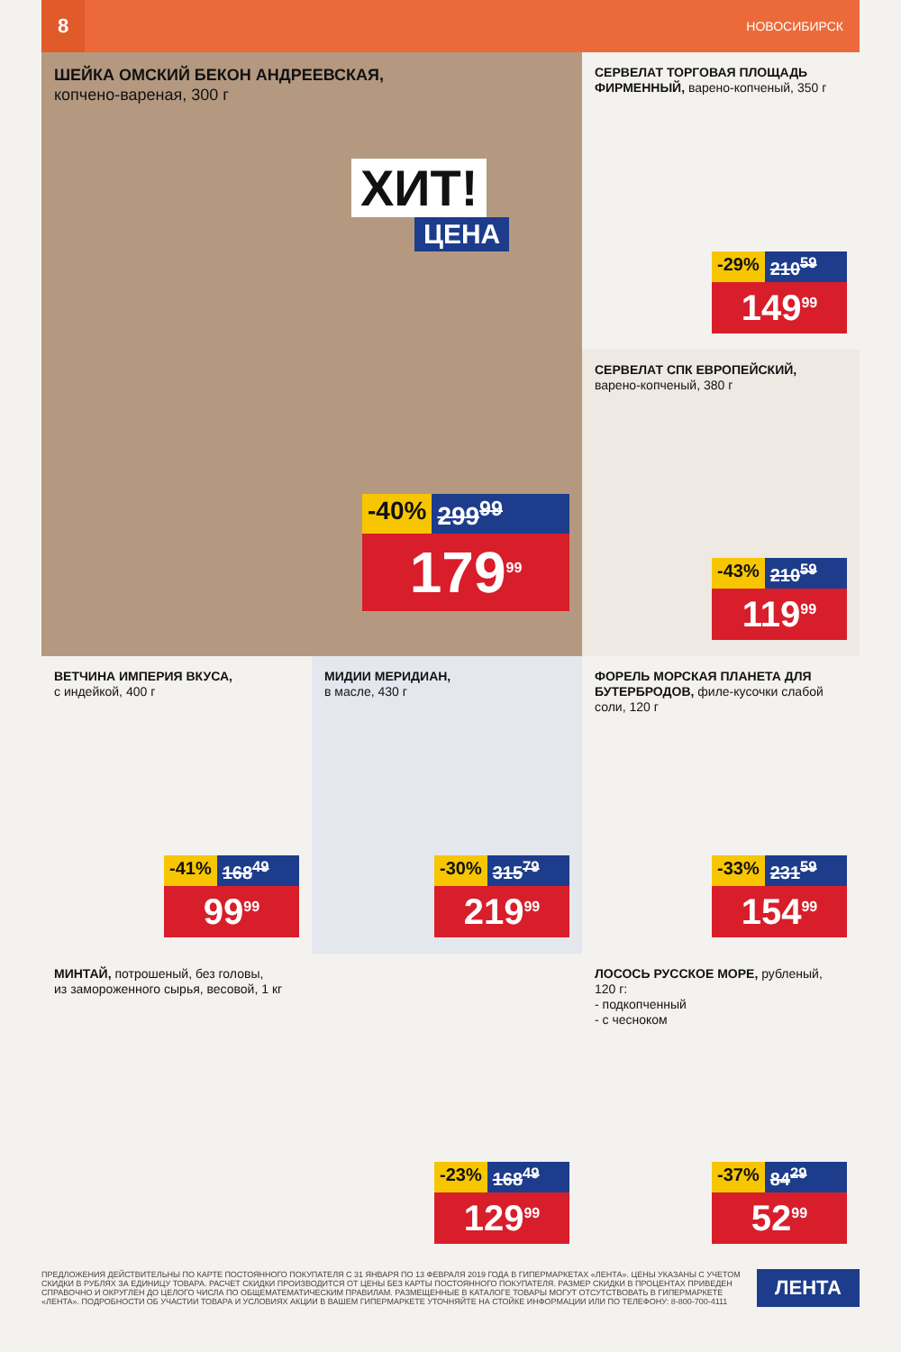8 НОВОСИБИРСК
ШЕЙКА ОМСКИЙ БЕКОН АНДРЕЕВСКАЯ,
копчено-вареная, 300 г
ХИТ!
ЦЕНА
-40% 299<sup>99</sup>
179<sup>99</sup>
СЕРВЕЛАТ ТОРГОВАЯ ПЛОЩАДЬ ФИРМЕННЫЙ, варено-копченый, 350 г
-29% 210<sup>59</sup>
149<sup>99</sup>
СЕРВЕЛАТ СПК ЕВРОПЕЙСКИЙ,
варено-копченый, 380 г
-43% 210<sup>59</sup>
119<sup>99</sup>
ВЕТЧИНА ИМПЕРИЯ ВКУСА,
с индейкой, 400 г
-41% 168<sup>49</sup>
99<sup>99</sup>
МИДИИ МЕРИДИАН,
в масле, 430 г
-30% 315<sup>79</sup>
219<sup>99</sup>
ФОРЕЛЬ МОРСКАЯ ПЛАНЕТА ДЛЯ БУТЕРБРОДОВ, филе-кусочки слабой соли, 120 г
-33% 231<sup>59</sup>
154<sup>99</sup>
МИНТАЙ, потрошеный, без головы,
из замороженного сырья, весовой, 1 кг
-23% 168<sup>49</sup>
129<sup>99</sup>
ЛОСОСЬ РУССКОЕ МОРЕ, рубленый, 120 г:
- подкопченный
- с чесноком
-37% 84<sup>29</sup>
52<sup>99</sup>
ПРЕДЛОЖЕНИЯ ДЕЙСТВИТЕЛЬНЫ ПО КАРТЕ ПОСТОЯННОГО ПОКУПАТЕЛЯ С 31 ЯНВАРЯ ПО 13 ФЕВРАЛЯ 2019 ГОДА В ГИПЕРМАРКЕТАХ «ЛЕНТА». ЦЕНЫ УКАЗАНЫ С УЧЕТОМ СКИДКИ В РУБЛЯХ ЗА ЕДИНИЦУ ТОВАРА. РАСЧЕТ СКИДКИ ПРОИЗВОДИТСЯ ОТ ЦЕНЫ БЕЗ КАРТЫ ПОСТОЯННОГО ПОКУПАТЕЛЯ. РАЗМЕР СКИДКИ В ПРОЦЕНТАХ ПРИВЕДЕН СПРАВОЧНО И ОКРУГЛЕН ДО ЦЕЛОГО ЧИСЛА ПО ОБЩЕМАТЕМАТИЧЕСКИМ ПРАВИЛАМ. РАЗМЕЩЕННЫЕ В КАТАЛОГЕ ТОВАРЫ МОГУТ ОТСУТСТВОВАТЬ В ГИПЕРМАРКЕТЕ «ЛЕНТА». ПОДРОБНОСТИ ОБ УЧАСТИИ ТОВАРА И УСЛОВИЯХ АКЦИИ В ВАШЕМ ГИПЕРМАРКЕТЕ УТОЧНЯЙТЕ НА СТОЙКЕ ИНФОРМАЦИИ ИЛИ ПО ТЕЛЕФОНУ: 8-800-700-4111
ЛЕНТА